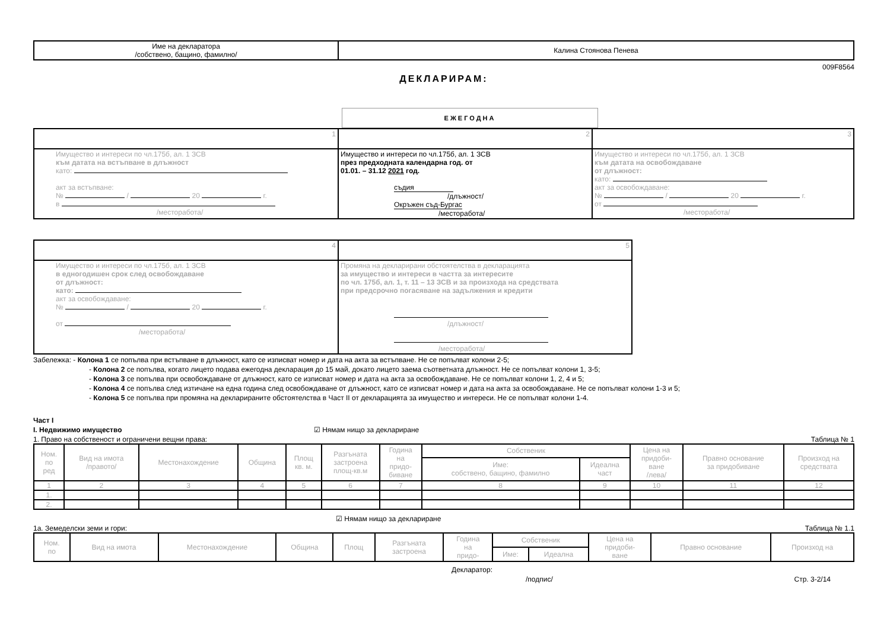| Име на декларатора /собствено, бащино, фамилно/ | Калина Стоянова Пенева |
009F8564
ДЕКЛАРИРАМ:
ЕЖЕГОДНА
| 1 | 2 | 3 |
| Имущество и интереси по чл.175б, ал. 1 ЗСВ към датата на встъпване в длъжност като: акт за встъпване: № / 20 г. в /месторабота/ | Имущество и интереси по чл.175б, ал. 1 ЗСВ през предходната календарна год. от 01.01. – 31.12 2021 год. съдия /длъжност/ Окръжен съд-Бургас /месторабота/ | Имущество и интереси по чл.175б, ал. 1 ЗСВ към датата на освобождаване от длъжност: като: акт за освобождаване: № / 20 г. от /месторабота/ |
| 4 | 5 |
| Имущество и интереси по чл.175б, ал. 1 ЗСВ в едногодишен срок след освобождаване от длъжност: като: акт за освобождаване: № / 20 г. от /месторабота/ | Промяна на декларирани обстоятелства в декларацията за имущество и интереси в частта за интересите по чл. 175б, ал. 1, т. 11 – 13 ЗСВ и за произхода на средствата при предсрочно погасяване на задължения и кредити /длъжност/ /месторабота/ |
Забележка: - Колона 1 се попълва при встъпване в длъжност, като се изписват номер и дата на акта за встъпване. Не се попълват колони 2-5;
- Колона 2 се попълва, когато лицето подава ежегодна декларация до 15 май, докато лицето заема съответната длъжност. Не се попълват колони 1, 3-5;
- Колона 3 се попълва при освобождаване от длъжност, като се изписват номер и дата на акта за освобождаване. Не се попълват колони 1, 2, 4 и 5;
- Колона 4 се попълва след изтичане на една година след освобождаване от длъжност, като се изписват номер и дата на акта за освобождаване. Не се попълват колони 1-3 и 5;
- Колона 5 се попълва при промяна на декларираните обстоятелства в Част II от декларацията за имущество и интереси. Не се попълват колони 1-4.
Част І
І. Недвижимо имущество ☑ Нямам нищо за деклариране
1. Право на собственост и ограничени вещни права: Таблица № 1
| Ном. по ред | Вид на имота /правото/ | Местонахождение | Община | Площ кв. м. | Разгъната застроена площ-кв.м | Година на придо- биване | Собственик | | Цена на придоби- ване /лева/ | Правно основание за придобиване | Произход на средствата |
| --- | --- | --- | --- | --- | --- | --- | --- | --- | --- | --- | --- |
| | | | | | | | Име: собствено, бащино, фамилно | Идеална част | | | |
| 1 | 2 | 3 | 4 | 5 | 6 | 7 | 8 | 9 | 10 | 11 | 12 |
| 1. | | | | | | | | | | | |
| 2. | | | | | | | | | | | |
☑ Нямам нищо за деклариране
1а. Земеделски земи и гори: Таблица № 1.1
| Ном. по | Вид на имота | Местонахождение | Община | Площ | Разгъната застроена | Година на придо- | Собственик | | Цена на придоби- ване | Правно основание | Произход на |
| --- | --- | --- | --- | --- | --- | --- | --- | --- | --- | --- | --- |
| | | | | | | | Име: | Идеална | | | |
Декларатор:
/подпис/ Стр. 3-2/14